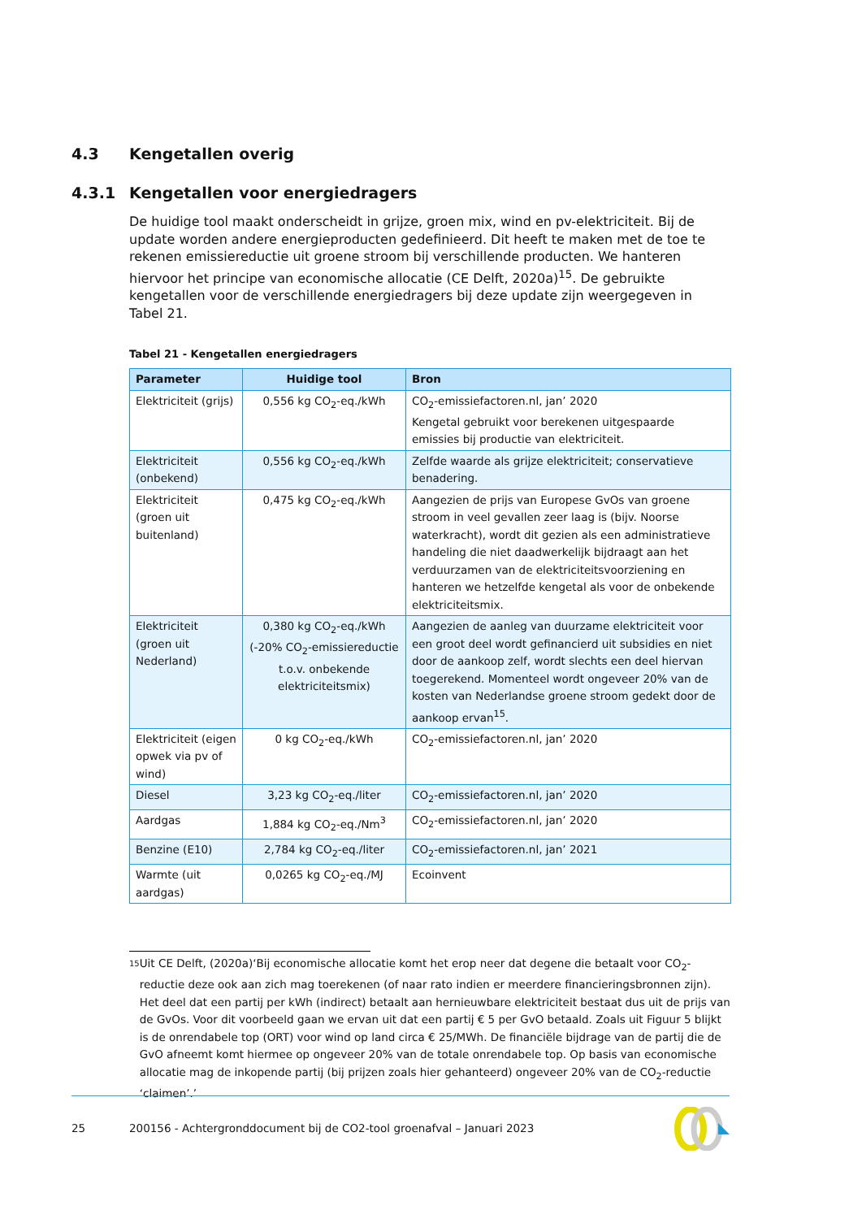4.3 Kengetallen overig
4.3.1 Kengetallen voor energiedragers
De huidige tool maakt onderscheidt in grijze, groen mix, wind en pv-elektriciteit. Bij de update worden andere energieproducten gedefinieerd. Dit heeft te maken met de toe te rekenen emissiereductie uit groene stroom bij verschillende producten. We hanteren hiervoor het principe van economische allocatie (CE Delft, 2020a)<sup>15</sup>. De gebruikte kengetallen voor de verschillende energiedragers bij deze update zijn weergegeven in Tabel 21.
Tabel 21 - Kengetallen energiedragers
| Parameter | Huidige tool | Bron |
| --- | --- | --- |
| Elektriciteit (grijs) | 0,556 kg CO<sub>2</sub>-eq./kWh | CO<sub>2</sub>-emissiefactoren.nl, jan’ 2020 Kengetal gebruikt voor berekenen uitgespaarde emissies bij productie van elektriciteit. |
| Elektriciteit (onbekend) | 0,556 kg CO<sub>2</sub>-eq./kWh | Zelfde waarde als grijze elektriciteit; conservatieve benadering. |
| Elektriciteit (groen uit buitenland) | 0,475 kg CO<sub>2</sub>-eq./kWh | Aangezien de prijs van Europese GvOs van groene stroom in veel gevallen zeer laag is (bijv. Noorse waterkracht), wordt dit gezien als een administratieve handeling die niet daadwerkelijk bijdraagt aan het verduurzamen van de elektriciteitsvoorziening en hanteren we hetzelfde kengetal als voor de onbekende elektriciteitsmix. |
| Elektriciteit (groen uit Nederland) | 0,380 kg CO<sub>2</sub>-eq./kWh (-20% CO<sub>2</sub>-emissiereductie t.o.v. onbekende elektriciteitsmix) | Aangezien de aanleg van duurzame elektriciteit voor een groot deel wordt gefinancierd uit subsidies en niet door de aankoop zelf, wordt slechts een deel hiervan toegerekend. Momenteel wordt ongeveer 20% van de kosten van Nederlandse groene stroom gedekt door de aankoop ervan<sup>15</sup>. |
| Elektriciteit (eigen opwek via pv of wind) | 0 kg CO<sub>2</sub>-eq./kWh | CO<sub>2</sub>-emissiefactoren.nl, jan’ 2020 |
| Diesel | 3,23 kg CO<sub>2</sub>-eq./liter | CO<sub>2</sub>-emissiefactoren.nl, jan’ 2020 |
| Aardgas | 1,884 kg CO<sub>2</sub>-eq./Nm<sup>3</sup> | CO<sub>2</sub>-emissiefactoren.nl, jan’ 2020 |
| Benzine (E10) | 2,784 kg CO<sub>2</sub>-eq./liter | CO<sub>2</sub>-emissiefactoren.nl, jan’ 2021 |
| Warmte (uit aardgas) | 0,0265 kg CO<sub>2</sub>-eq./MJ | Ecoinvent |
<sup>15</sup>
Uit CE Delft, (2020a)‘Bij economische allocatie komt het erop neer dat degene die betaalt voor CO<sub>2</sub>-reductie deze ook aan zich mag toerekenen (of naar rato indien er meerdere financieringsbronnen zijn). Het deel dat een partij per kWh (indirect) betaalt aan hernieuwbare elektriciteit bestaat dus uit de prijs van de GvOs. Voor dit voorbeeld gaan we ervan uit dat een partij € 5 per GvO betaald. Zoals uit Figuur 5 blijkt is de onrendabele top (ORT) voor wind op land circa € 25/MWh. De financiële bijdrage van de partij die de GvO afneemt komt hiermee op ongeveer 20% van de totale onrendabele top. Op basis van economische allocatie mag de inkopende partij (bij prijzen zoals hier gehanteerd) ongeveer 20% van de CO<sub>2</sub>-reductie ‘claimen’.’
25 200156 - Achtergronddocument bij de CO2-tool groenafval – Januari 2023